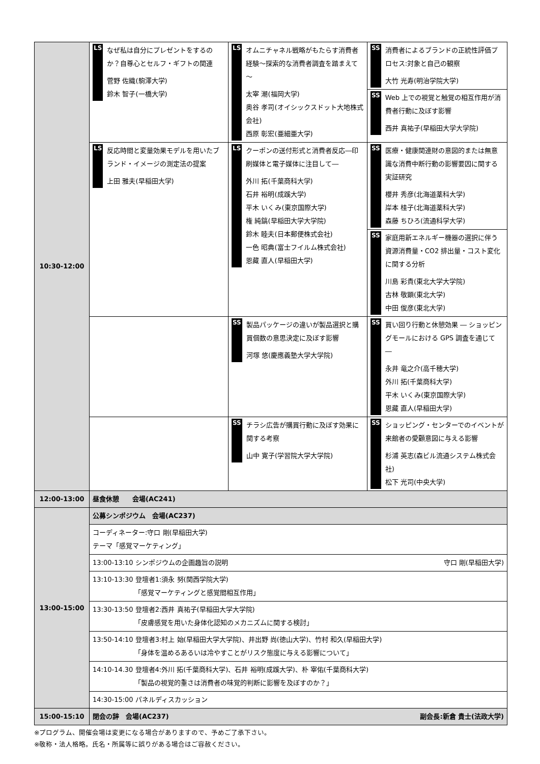| 10:30-12:00 | LS なぜ私は自分にプレゼントをするのか？自尊心とセルフ・ギフトの関連 菅野 佐織(駒澤大学) 鈴木 智子(一橋大学) | LS オムニチャネル戦略がもたらす消費者経験～探索的な消費者調査を踏まえて～ 太宰 潮(福岡大学) 奥谷 孝司(オイシックスドット大地株式会社) 西原 彰宏(亜細亜大学) | SS 消費者によるブランドの正統性評価プロセス:対象と自己の観察 大竹 光寿(明治学院大学) SS Web 上での視覚と触覚の相互作用が消費者行動に及ぼす影響 西井 真祐子(早稲田大学大学院) |
| | LS 反応時間と変量効果モデルを用いたブランド・イメージの測定法の提案 上田 雅夫(早稲田大学) | LS クーポンの送付形式と消費者反応―印刷媒体と電子媒体に注目して― 外川 拓(千葉商科大学) 石井 裕明(成蹊大学) 平木 いくみ(東京国際大学) 権 純鎬(早稲田大学大学院) 鈴木 睦夫(日本郵便株式会社) 一色 昭典(富士フイルム株式会社) 恩藏 直人(早稲田大学) | SS 医療・健康関連財の意図的または無意識な消費中断行動の影響要因に関する実証研究 櫻井 秀彦(北海道薬科大学) 岸本 桂子(北海道薬科大学) 森藤 ちひろ(流通科学大学) SS 家庭用新エネルギー機器の選択に伴う資源消費量・CO2 排出量・コスト変化に関する分析 川島 彩貴(東北大学大学院) 古林 敬顕(東北大学) 中田 俊彦(東北大学) |
| | | SS 製品パッケージの違いが製品選択と購買個数の意思決定に及ぼす影響 河塚 悠(慶應義塾大学大学院) | SS 買い回り行動と休憩効果 ― ショッピングモールにおける GPS 調査を通じて ― 永井 竜之介(高千穂大学) 外川 拓(千葉商科大学) 平木 いくみ(東京国際大学) 恩藏 直人(早稲田大学) |
| | | SS チラシ広告が購買行動に及ぼす効果に関する考察 山中 寛子(学習院大学大学院) | SS ショッピング・センターでのイベントが来館者の愛顧意図に与える影響 杉浦 英志(森ビル流通システム株式会社) 松下 光司(中央大学) |
| 12:00-13:00 | 昼食休憩 会場(AC241) | | |
| 13:00-15:00 | 公募シンポジウム 会場(AC237) | | |
| | コーディネーター:守口 剛(早稲田大学) テーマ「感覚マーケティング」 | | |
| | 13:00-13:10 シンポジウムの企画趣旨の説明 守口 剛(早稲田大学) | | |
| | 13:10-13:30 登壇者1:須永 努(関西学院大学) 「感覚マーケティングと感覚間相互作用」 | | |
| | 13:30-13:50 登壇者2:西井 真祐子(早稲田大学大学院) 「皮膚感覚を用いた身体化認知のメカニズムに関する検討」 | | |
| | 13:50-14:10 登壇者3:村上 始(早稲田大学大学院)、井出野 尚(徳山大学)、竹村 和久(早稲田大学) 「身体を温めるあるいは冷やすことがリスク態度に与える影響について」 | | |
| | 14:10-14.30 登壇者4:外川 拓(千葉商科大学)、石井 裕明(成蹊大学)、朴 宰佑(千葉商科大学) 「製品の視覚的重さは消費者の味覚的判断に影響を及ぼすのか？」 | | |
| | 14:30-15:00 パネルディスカッション | | |
| 15:00-15:10 | 閉会の辞 会場(AC237) 副会長:新倉 貴士(法政大学) | | |
※プログラム、開催会場は変更になる場合がありますので、予めご了承下さい。
※敬称・法人格略。氏名・所属等に誤りがある場合はご容赦ください。